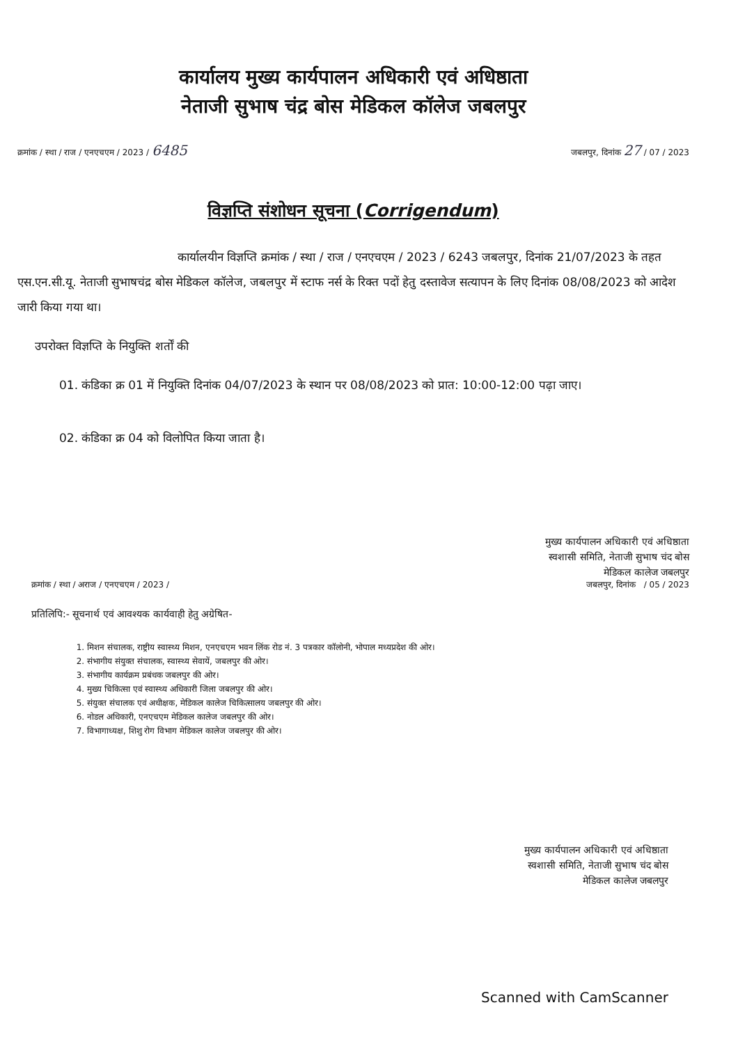कार्यालय मुख्य कार्यपालन अधिकारी एवं अधिष्ठाता
नेताजी सुभाष चंद्र बोस मेडिकल कॉलेज जबलपुर
क्रमांक / स्था / राज / एनएचएम / 2023 / 6485 जबलपुर, दिनांक 27 / 07 / 2023
विज्ञप्ति संशोधन सूचना (Corrigendum)
कार्यालयीन विज्ञप्ति क्रमांक / स्था / राज / एनएचएम / 2023 / 6243 जबलपुर, दिनांक 21/07/2023 के तहत एस.एन.सी.यू. नेताजी सुभाषचंद्र बोस मेडिकल कॉलेज, जबलपुर में स्टाफ नर्स के रिक्त पदों हेतु दस्तावेज सत्यापन के लिए दिनांक 08/08/2023 को आदेश जारी किया गया था।
उपरोक्त विज्ञप्ति के नियुक्ति शर्तों की
01. कंडिका क्र 01 में नियुक्ति दिनांक 04/07/2023 के स्थान पर 08/08/2023 को प्रात: 10:00-12:00 पढ़ा जाए।
02. कंडिका क्र 04 को विलोपित किया जाता है।
मुख्य कार्यपालन अधिकारी एवं अधिष्ठाता
स्वशासी समिति, नेताजी सुभाष चंद बोस
मेडिकल कालेज जबलपुर
क्रमांक / स्था / अराज / एनएचएम / 2023 / जबलपुर, दिनांक / 05 / 2023
प्रतिलिपि:- सूचनार्थ एवं आवश्यक कार्यवाही हेतु अग्रेषित-
1. मिशन संचालक, राष्ट्रीय स्वास्थ्य मिशन, एनएचएम भवन लिंक रोड नं. 3 पत्रकार कॉलोनी, भोपाल मध्यप्रदेश की ओर।
2. संभागीय संयुक्त संचालक, स्वास्थ्य सेवायें, जबलपुर की ओर।
3. संभागीय कार्यक्रम प्रबंधक जबलपुर की ओर।
4. मुख्य चिकित्सा एवं स्वास्थ्य अधिकारी जिला जबलपुर की ओर।
5. संयुक्त संचालक एवं अधीक्षक, मेडिकल कालेज चिकित्सालय जबलपुर की ओर।
6. नोडल अधिकारी, एनएचएम मेडिकल कालेज जबलपुर की ओर।
7. विभागाध्यक्ष, शिशु रोग विभाग मेडिकल कालेज जबलपुर की ओर।
मुख्य कार्यपालन अधिकारी एवं अधिष्ठाता
स्वशासी समिति, नेताजी सुभाष चंद बोस
मेडिकल कालेज जबलपुर
Scanned with CamScanner